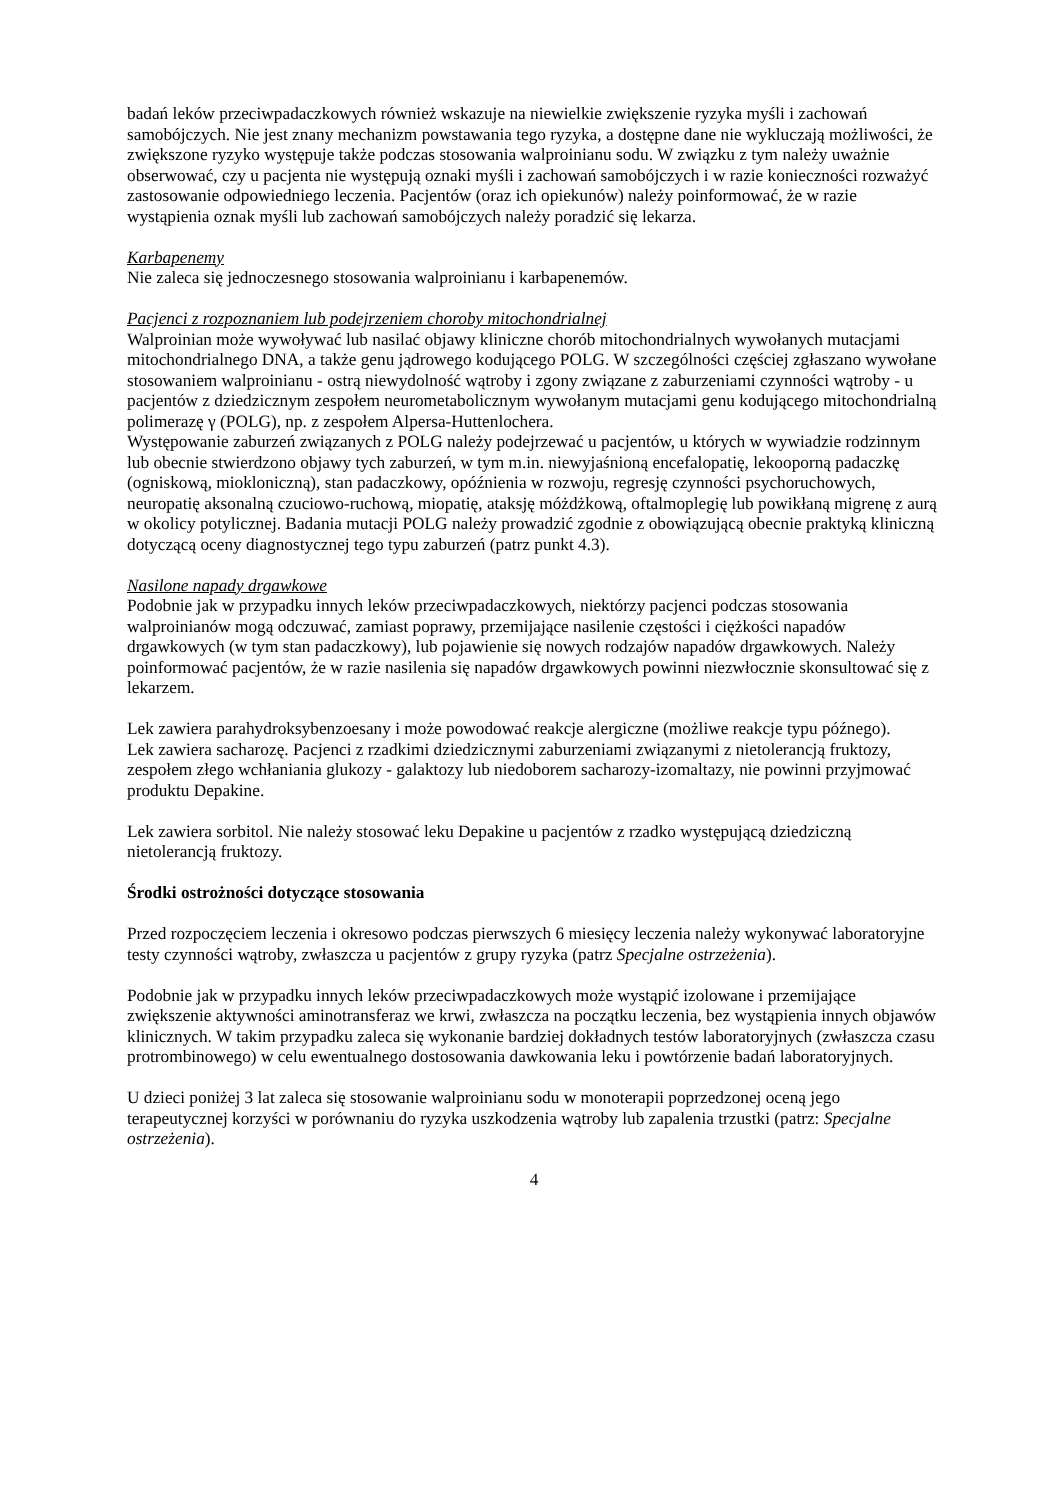badań leków przeciwpadaczkowych również wskazuje na niewielkie zwiększenie ryzyka myśli i zachowań samobójczych. Nie jest znany mechanizm powstawania tego ryzyka, a dostępne dane nie wykluczają możliwości, że zwiększone ryzyko występuje także podczas stosowania walproinianu sodu. W związku z tym należy uważnie obserwować, czy u pacjenta nie występują oznaki myśli i zachowań samobójczych i w razie konieczności rozważyć zastosowanie odpowiedniego leczenia. Pacjentów (oraz ich opiekunów) należy poinformować, że w razie wystąpienia oznak myśli lub zachowań samobójczych należy poradzić się lekarza.
Karbapenemy
Nie zaleca się jednoczesnego stosowania walproinianu i karbapenemów.
Pacjenci z rozpoznaniem lub podejrzeniem choroby mitochondrialnej
Walproinian może wywoływać lub nasilać objawy kliniczne chorób mitochondrialnych wywołanych mutacjami mitochondrialnego DNA, a także genu jądrowego kodującego POLG. W szczególności częściej zgłaszano wywołane stosowaniem walproinianu - ostrą niewydolność wątroby i zgony związane z zaburzeniami czynności wątroby - u pacjentów z dziedzicznym zespołem neurometabolicznym wywołanym mutacjami genu kodującego mitochondrialną polimerazę γ (POLG), np. z zespołem Alpersa-Huttenlochera.
Występowanie zaburzeń związanych z POLG należy podejrzewać u pacjentów, u których w wywiadzie rodzinnym lub obecnie stwierdzono objawy tych zaburzeń, w tym m.in. niewyjaśnioną encefalopatię, lekooporną padaczkę (ogniskową, miokloniczną), stan padaczkowy, opóźnienia w rozwoju, regresję czynności psychoruchowych, neuropatię aksonalną czuciowo-ruchową, miopatię, ataksję móżdżkową, oftalmoplegię lub powikłaną migrenę z aurą w okolicy potylicznej. Badania mutacji POLG należy prowadzić zgodnie z obowiązującą obecnie praktyką kliniczną dotyczącą oceny diagnostycznej tego typu zaburzeń (patrz punkt 4.3).
Nasilone napady drgawkowe
Podobnie jak w przypadku innych leków przeciwpadaczkowych, niektórzy pacjenci podczas stosowania walproinianów mogą odczuwać, zamiast poprawy, przemijające nasilenie częstości i ciężkości napadów drgawkowych (w tym stan padaczkowy), lub pojawienie się nowych rodzajów napadów drgawkowych. Należy poinformować pacjentów, że w razie nasilenia się napadów drgawkowych powinni niezwłocznie skonsultować się z lekarzem.
Lek zawiera parahydroksybenzoesany i może powodować reakcje alergiczne (możliwe reakcje typu późnego).
Lek zawiera sacharozę. Pacjenci z rzadkimi dziedzicznymi zaburzeniami związanymi z nietolerancją fruktozy, zespołem złego wchłaniania glukozy - galaktozy lub niedoborem sacharozy-izomaltazy, nie powinni przyjmować produktu Depakine.
Lek zawiera sorbitol. Nie należy stosować leku Depakine u pacjentów z rzadko występującą dziedziczną nietolerancją fruktozy.
Środki ostrożności dotyczące stosowania
Przed rozpoczęciem leczenia i okresowo podczas pierwszych 6 miesięcy leczenia należy wykonywać laboratoryjne testy czynności wątroby, zwłaszcza u pacjentów z grupy ryzyka (patrz Specjalne ostrzeżenia).
Podobnie jak w przypadku innych leków przeciwpadaczkowych może wystąpić izolowane i przemijające zwiększenie aktywności aminotransferaz we krwi, zwłaszcza na początku leczenia, bez wystąpienia innych objawów klinicznych. W takim przypadku zaleca się wykonanie bardziej dokładnych testów laboratoryjnych (zwłaszcza czasu protrombinowego) w celu ewentualnego dostosowania dawkowania leku i powtórzenie badań laboratoryjnych.
U dzieci poniżej 3 lat zaleca się stosowanie walproinianu sodu w monoterapii poprzedzonej oceną jego terapeutycznej korzyści w porównaniu do ryzyka uszkodzenia wątroby lub zapalenia trzustki (patrz: Specjalne ostrzeżenia).
4